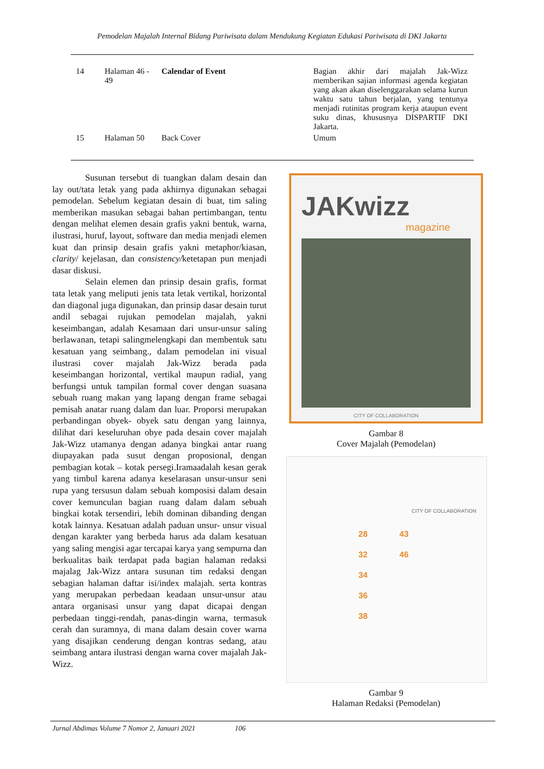Pemodelan Majalah Internal Bidang Pariwisata dalam Mendukung Kegiatan Edukasi Pariwisata di DKI Jakarta
| 14 | Halaman 46 - 49 | Calendar of Event | Bagian akhir dari majalah Jak-Wizz memberikan sajian informasi agenda kegiatan yang akan akan diselenggarakan selama kurun waktu satu tahun berjalan, yang tentunya menjadi rutinitas program kerja ataupun event suku dinas, khususnya DISPARTIF DKI Jakarta. |
| 15 | Halaman 50 | Back Cover | Umum |
Susunan tersebut di tuangkan dalam desain dan lay out/tata letak yang pada akhirnya digunakan sebagai pemodelan. Sebelum kegiatan desain di buat, tim saling memberikan masukan sebagai bahan pertimbangan, tentu dengan melihat elemen desain grafis yakni bentuk, warna, ilustrasi, huruf, layout, software dan media menjadi elemen kuat dan prinsip desain grafis yakni metaphor/kiasan, clarity/ kejelasan, dan consistency/ketetapan pun menjadi dasar diskusi.
Selain elemen dan prinsip desain grafis, format tata letak yang meliputi jenis tata letak vertikal, horizontal dan diagonal juga digunakan, dan prinsip dasar desain turut andil sebagai rujukan pemodelan majalah, yakni keseimbangan, adalah Kesamaan dari unsur-unsur saling berlawanan, tetapi salingmelengkapi dan membentuk satu kesatuan yang seimbang., dalam pemodelan ini visual ilustrasi cover majalah Jak-Wizz berada pada keseimbangan horizontal, vertikal maupun radial, yang berfungsi untuk tampilan formal cover dengan suasana sebuah ruang makan yang lapang dengan frame sebagai pemisah anatar ruang dalam dan luar. Proporsi merupakan perbandingan obyek- obyek satu dengan yang lainnya, dilihat dari keseluruhan obye pada desain cover majalah Jak-Wizz utamanya dengan adanya bingkai antar ruang diupayakan pada susut dengan proposional, dengan pembagian kotak – kotak persegi.Iramaadalah kesan gerak yang timbul karena adanya keselarasan unsur-unsur seni rupa yang tersusun dalam sebuah komposisi dalam desain cover kemunculan bagian ruang dalam dalam sebuah bingkai kotak tersendiri, lebih dominan dibanding dengan kotak lainnya. Kesatuan adalah paduan unsur- unsur visual dengan karakter yang berbeda harus ada dalam kesatuan yang saling mengisi agar tercapai karya yang sempurna dan berkualitas baik terdapat pada bagian halaman redaksi majalag Jak-Wizz antara susunan tim redaksi dengan sebagian halaman daftar isi/index malajah. serta kontras yang merupakan perbedaan keadaan unsur-unsur atau antara organisasi unsur yang dapat dicapai dengan perbedaan tinggi-rendah, panas-dingin warna, termasuk cerah dan suramnya, di mana dalam desain cover warna yang disajikan cenderung dengan kontras sedang, atau seimbang antara ilustrasi dengan warna cover majalah Jak-Wizz.
JAKwizz
magazine
CITY OF COLLABORATION
Gambar 8
Cover Majalah (Pemodelan)
CITY OF COLLABORATION
28 43
32 46
34
36
38
Gambar 9
Halaman Redaksi (Pemodelan)
Jurnal Abdimas Volume 7 Nomor 2, Januari 2021 106